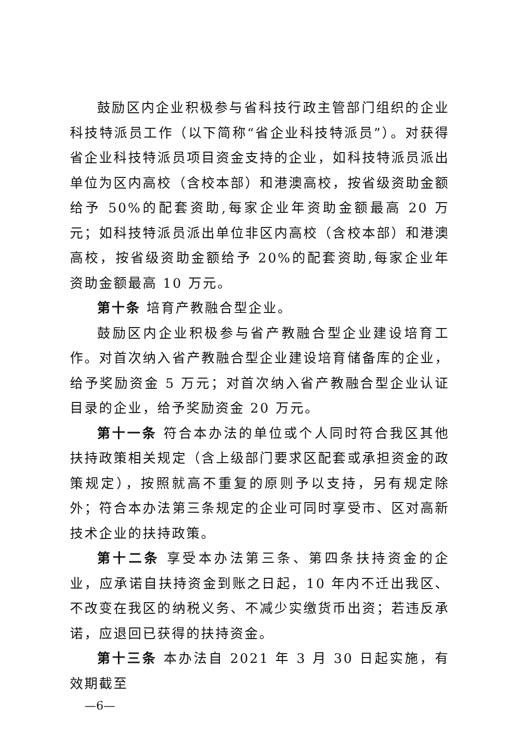鼓励区内企业积极参与省科技行政主管部门组织的企业科技特派员工作（以下简称“省企业科技特派员”）。对获得省企业科技特派员项目资金支持的企业，如科技特派员派出单位为区内高校（含校本部）和港澳高校，按省级资助金额给予 50%的配套资助,每家企业年资助金额最高 20 万元；如科技特派员派出单位非区内高校（含校本部）和港澳高校，按省级资助金额给予 20%的配套资助,每家企业年资助金额最高 10 万元。
第十条 培育产教融合型企业。
鼓励区内企业积极参与省产教融合型企业建设培育工作。对首次纳入省产教融合型企业建设培育储备库的企业，给予奖励资金 5 万元；对首次纳入省产教融合型企业认证目录的企业，给予奖励资金 20 万元。
第十一条 符合本办法的单位或个人同时符合我区其他扶持政策相关规定（含上级部门要求区配套或承担资金的政策规定），按照就高不重复的原则予以支持，另有规定除外；符合本办法第三条规定的企业可同时享受市、区对高新技术企业的扶持政策。
第十二条 享受本办法第三条、第四条扶持资金的企业，应承诺自扶持资金到账之日起，10 年内不迁出我区、不改变在我区的纳税义务、不减少实缴货币出资；若违反承诺，应退回已获得的扶持资金。
第十三条 本办法自 2021 年 3 月 30 日起实施，有效期截至
—6—